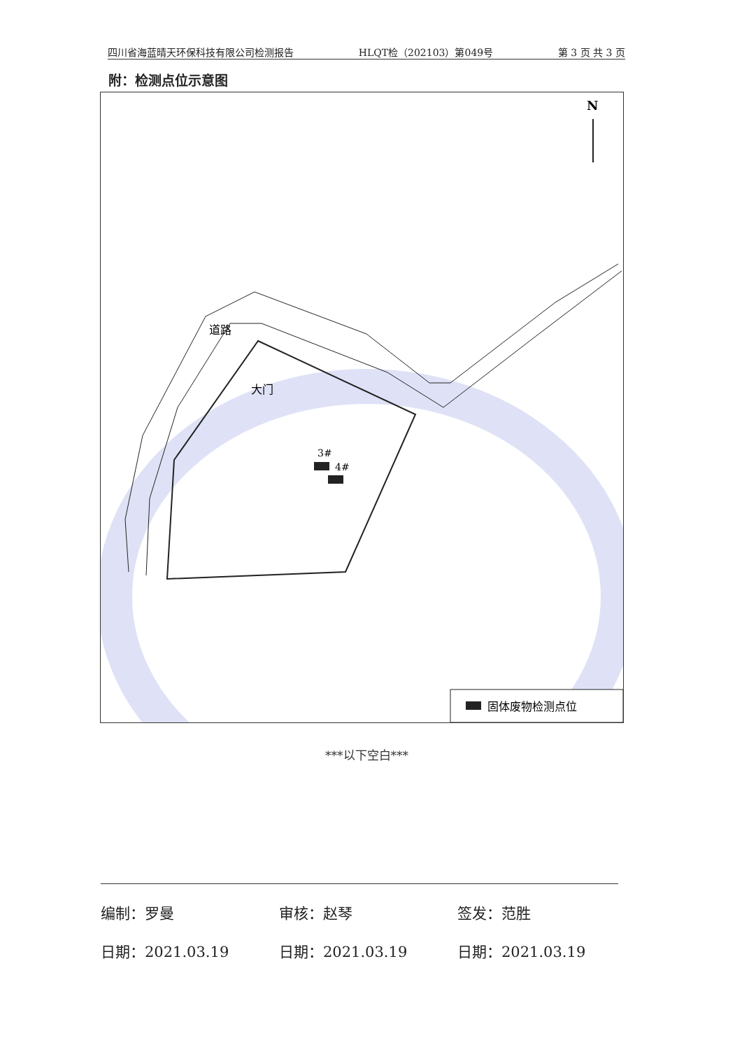四川省海蓝晴天环保科技有限公司检测报告 HLQT检（202103）第049号 第 3 页 共 3 页
附：检测点位示意图
N
3#
4#
大门
道路
固体废物检测点位
***以下空白***
编制：罗曼 审核：赵琴 签发：范胜
日期：2021.03.19 日期：2021.03.19 日期：2021.03.19